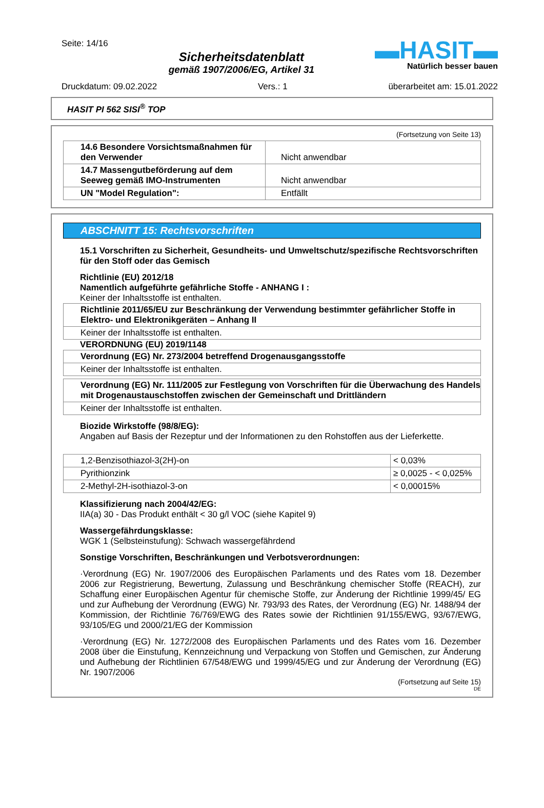Seite: 14/16
Sicherheitsdatenblatt
gemäß 1907/2006/EG, Artikel 31
▬HASIT▬
Natürlich besser bauen
Druckdatum: 09.02.2022 Vers.: 1 überarbeitet am: 15.01.2022
HASIT PI 562 SISI<sup>®</sup> TOP
(Fortsetzung von Seite 13)
| 14.6 Besondere Vorsichtsmaßnahmen für den Verwender | Nicht anwendbar |
| 14.7 Massengutbeförderung auf dem Seeweg gemäß IMO-Instrumenten | Nicht anwendbar |
| UN "Model Regulation": | Entfällt |
ABSCHNITT 15: Rechtsvorschriften
15.1 Vorschriften zu Sicherheit, Gesundheits- und Umweltschutz/spezifische Rechtsvorschriften für den Stoff oder das Gemisch
Richtlinie (EU) 2012/18
Namentlich aufgeführte gefährliche Stoffe - ANHANG I :
Keiner der Inhaltsstoffe ist enthalten.
| Richtlinie 2011/65/EU zur Beschränkung der Verwendung bestimmter gefährlicher Stoffe in Elektro- und Elektronikgeräten – Anhang II |
| Keiner der Inhaltsstoffe ist enthalten. |
VERORDNUNG (EU) 2019/1148
| Verordnung (EG) Nr. 273/2004 betreffend Drogenausgangsstoffe |
| Keiner der Inhaltsstoffe ist enthalten. |
| Verordnung (EG) Nr. 111/2005 zur Festlegung von Vorschriften für die Überwachung des Handels mit Drogenaustauschstoffen zwischen der Gemeinschaft und Drittländern |
| Keiner der Inhaltsstoffe ist enthalten. |
Biozide Wirkstoffe (98/8/EG):
Angaben auf Basis der Rezeptur und der Informationen zu den Rohstoffen aus der Lieferkette.
| 1,2-Benzisothiazol-3(2H)-on | < 0,03% |
| Pyrithionzink | ≥ 0,0025 - < 0,025% |
| 2-Methyl-2H-isothiazol-3-on | < 0,00015% |
Klassifizierung nach 2004/42/EG:
IIA(a) 30 - Das Produkt enthält < 30 g/l VOC (siehe Kapitel 9)
Wassergefährdungsklasse:
WGK 1 (Selbsteinstufung): Schwach wassergefährdend
Sonstige Vorschriften, Beschränkungen und Verbotsverordnungen:
·Verordnung (EG) Nr. 1907/2006 des Europäischen Parlaments und des Rates vom 18. Dezember 2006 zur Registrierung, Bewertung, Zulassung und Beschränkung chemischer Stoffe (REACH), zur Schaffung einer Europäischen Agentur für chemische Stoffe, zur Änderung der Richtlinie 1999/45/ EG und zur Aufhebung der Verordnung (EWG) Nr. 793/93 des Rates, der Verordnung (EG) Nr. 1488/94 der Kommission, der Richtlinie 76/769/EWG des Rates sowie der Richtlinien 91/155/EWG, 93/67/EWG, 93/105/EG und 2000/21/EG der Kommission
·Verordnung (EG) Nr. 1272/2008 des Europäischen Parlaments und des Rates vom 16. Dezember 2008 über die Einstufung, Kennzeichnung und Verpackung von Stoffen und Gemischen, zur Änderung und Aufhebung der Richtlinien 67/548/EWG und 1999/45/EG und zur Änderung der Verordnung (EG) Nr. 1907/2006
(Fortsetzung auf Seite 15)
DE